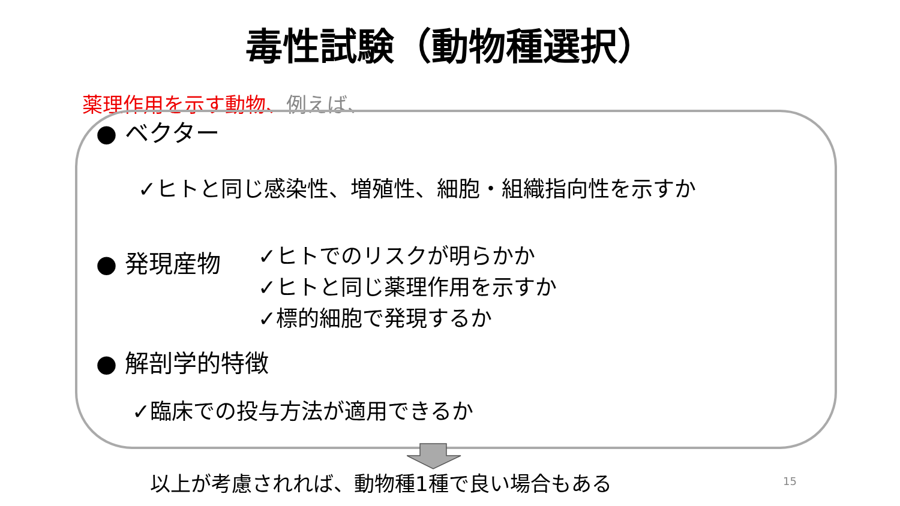毒性試験（動物種選択）
薬理作用を示す動物、例えば、
● ベクター
✓ヒトと同じ感染性、増殖性、細胞・組織指向性を示すか
● 発現産物
✓ヒトでのリスクが明らかか
✓ヒトと同じ薬理作用を示すか
✓標的細胞で発現するか
● 解剖学的特徴
✓臨床での投与方法が適用できるか
以上が考慮されれば、動物種1種で良い場合もある
15